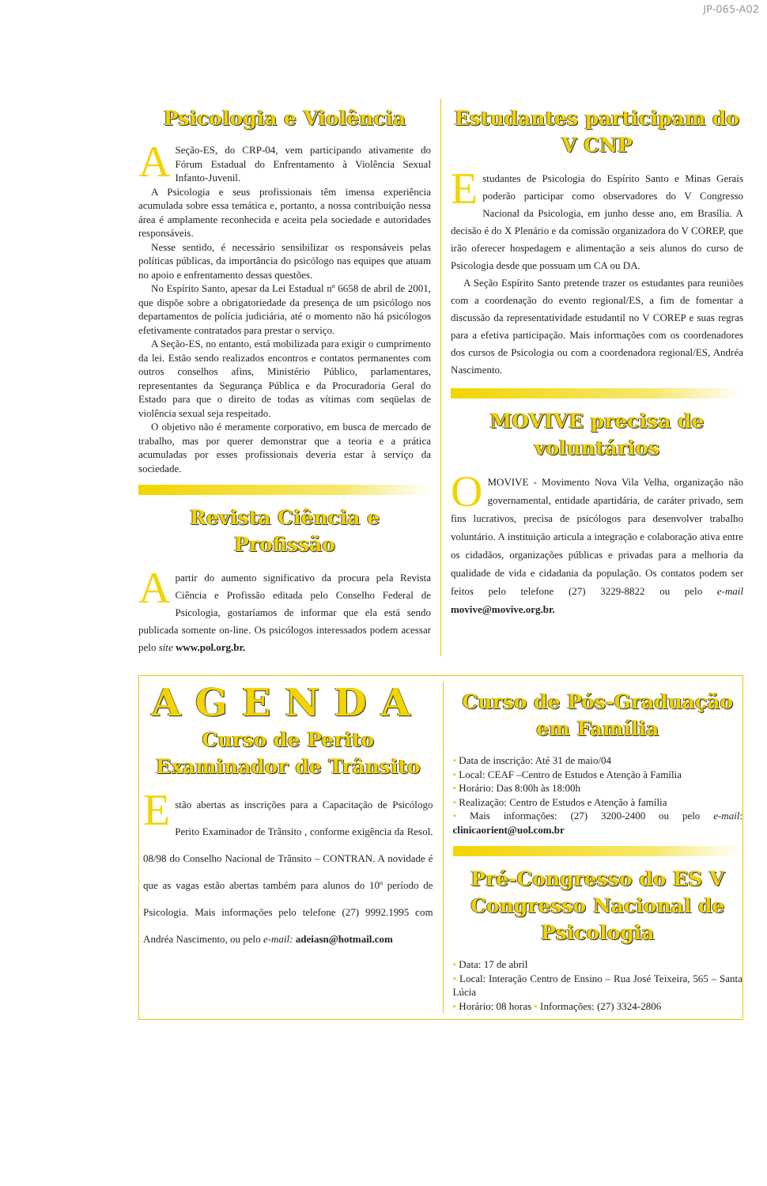JP-065-A02
Psicologia e Violência
ASeção-ES, do CRP-04, vem participando ativamente do Fórum Estadual do Enfrentamento à Violência Sexual Infanto-Juvenil.
A Psicologia e seus profissionais têm imensa experiência acumulada sobre essa temática e, portanto, a nossa contribuição nessa área é amplamente reconhecida e aceita pela sociedade e autoridades responsáveis.
Nesse sentido, é necessário sensibilizar os responsáveis pelas políticas públicas, da importância do psicólogo nas equipes que atuam no apoio e enfrentamento dessas questões.
No Espírito Santo, apesar da Lei Estadual nº 6658 de abril de 2001, que dispõe sobre a obrigatoriedade da presença de um psicólogo nos departamentos de polícia judiciária, até o momento não há psicólogos efetivamente contratados para prestar o serviço.
A Seção-ES, no entanto, está mobilizada para exigir o cumprimento da lei. Estão sendo realizados encontros e contatos permanentes com outros conselhos afins, Ministério Público, parlamentares, representantes da Segurança Pública e da Procuradoria Geral do Estado para que o direito de todas as vítimas com seqüelas de violência sexual seja respeitado.
O objetivo não é meramente corporativo, em busca de mercado de trabalho, mas por querer demonstrar que a teoria e a prática acumuladas por esses profissionais deveria estar à serviço da sociedade.
Revista Ciência e Profissão
Apartir do aumento significativo da procura pela Revista Ciência e Profissão editada pelo Conselho Federal de Psicologia, gostaríamos de informar que ela está sendo publicada somente on-line. Os psicólogos interessados podem acessar pelo site www.pol.org.br.
Estudantes participam do V CNP
Estudantes de Psicologia do Espírito Santo e Minas Gerais poderão participar como observadores do V Congresso Nacional da Psicologia, em junho desse ano, em Brasília. A decisão é do X Plenário e da comissão organizadora do V COREP, que irão oferecer hospedagem e alimentação a seis alunos do curso de Psicologia desde que possuam um CA ou DA.
A Seção Espírito Santo pretende trazer os estudantes para reuniões com a coordenação do evento regional/ES, a fim de fomentar a discussão da representatividade estudantil no V COREP e suas regras para a efetiva participação. Mais informações com os coordenadores dos cursos de Psicologia ou com a coordenadora regional/ES, Andréa Nascimento.
MOVIVE precisa de voluntários
OMOVIVE - Movimento Nova Vila Velha, organização não governamental, entidade apartidária, de caráter privado, sem fins lucrativos, precisa de psicólogos para desenvolver trabalho voluntário. A instituição articula a integração e colaboração ativa entre os cidadãos, organizações públicas e privadas para a melhoria da qualidade de vida e cidadania da população. Os contatos podem ser feitos pelo telefone (27) 3229-8822 ou pelo e-mail movive@movive.org.br.
AGENDA
Curso de Perito Examinador de Trânsito
Estão abertas as inscrições para a Capacitação de Psicólogo Perito Examinador de Trânsito , conforme exigência da Resol. 08/98 do Conselho Nacional de Trânsito – CONTRAN. A novidade é que as vagas estão abertas também para alunos do 10º período de Psicologia. Mais informações pelo telefone (27) 9992.1995 com Andréa Nascimento, ou pelo e-mail: adeiasn@hotmail.com
Curso de Pós-Graduação em Família
• Data de inscrição: Até 31 de maio/04
• Local: CEAF –Centro de Estudos e Atenção à Família
• Horário: Das 8:00h às 18:00h
• Realização: Centro de Estudos e Atenção à família
• Mais informações: (27) 3200-2400 ou pelo e-mail: clinicaorient@uol.com.br
Pré-Congresso do ES V Congresso Nacional de Psicologia
• Data: 17 de abril
• Local: Interação Centro de Ensino – Rua José Teixeira, 565 – Santa Lúcia
• Horário: 08 horas • Informações: (27) 3324-2806